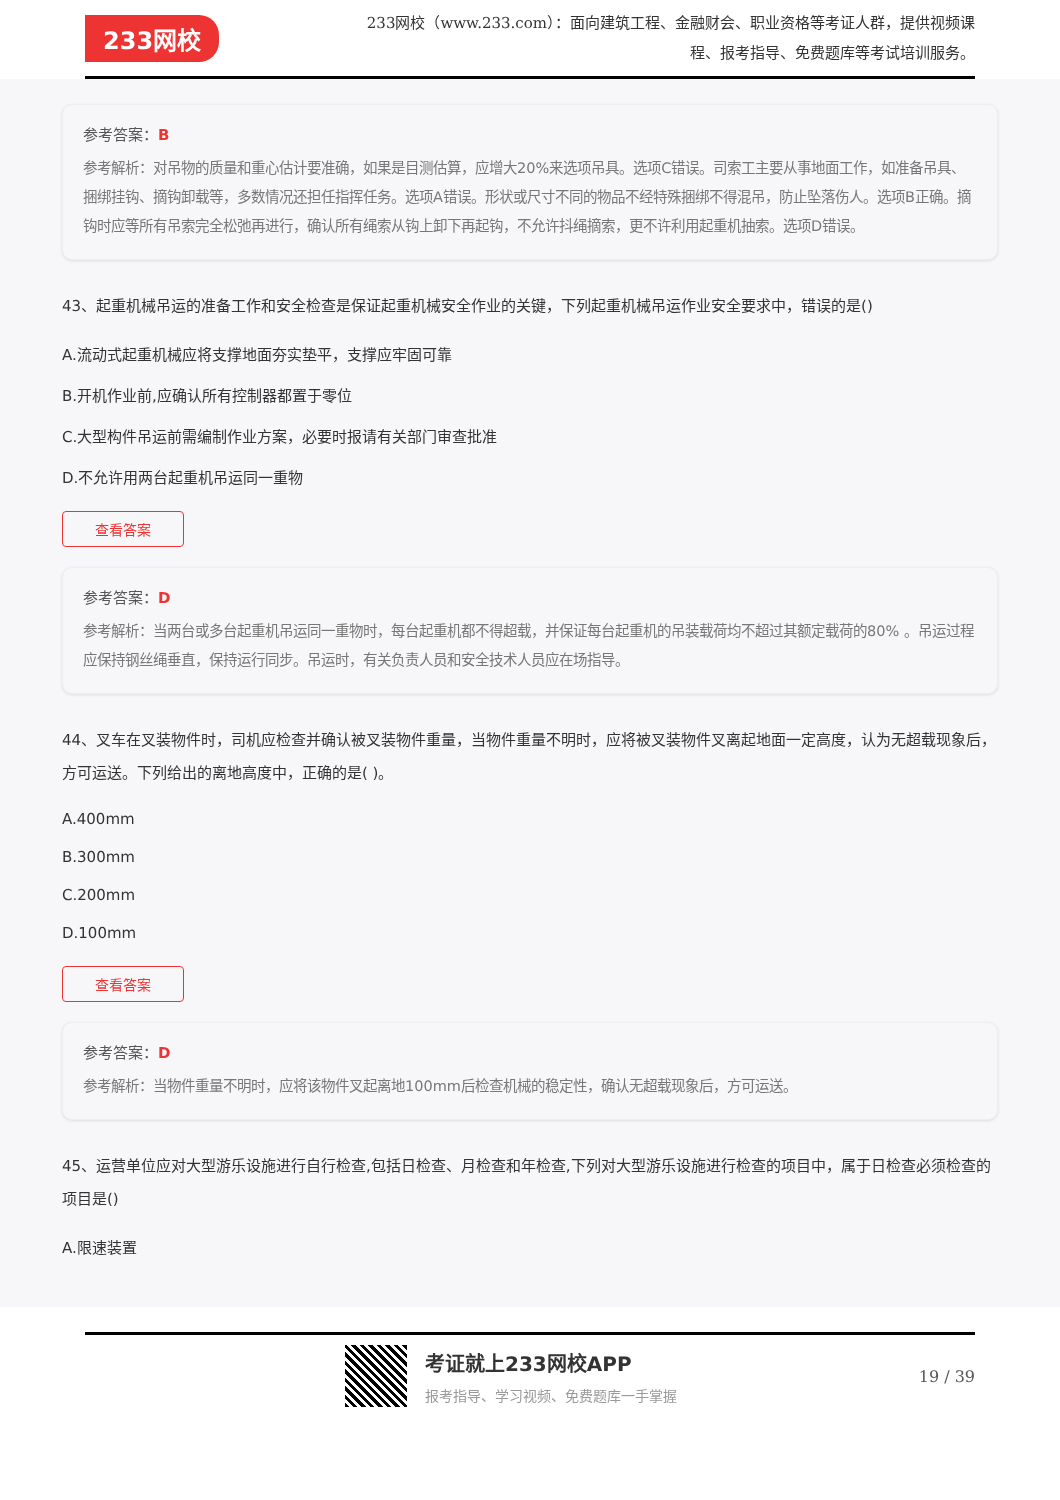233网校
233网校（www.233.com）：面向建筑工程、金融财会、职业资格等考证人群，提供视频课程、报考指导、免费题库等考试培训服务。
参考答案：B
参考解析：对吊物的质量和重心估计要准确，如果是目测估算，应增大20%来选项吊具。选项C错误。司索工主要从事地面工作，如准备吊具、捆绑挂钩、摘钩卸载等，多数情况还担任指挥任务。选项A错误。形状或尺寸不同的物品不经特殊捆绑不得混吊，防止坠落伤人。选项B正确。摘钩时应等所有吊索完全松弛再进行，确认所有绳索从钩上卸下再起钩，不允许抖绳摘索，更不许利用起重机抽索。选项D错误。
43、起重机械吊运的准备工作和安全检查是保证起重机械安全作业的关键，下列起重机械吊运作业安全要求中，错误的是()
A.流动式起重机械应将支撑地面夯实垫平，支撑应牢固可靠
B.开机作业前,应确认所有控制器都置于零位
C.大型构件吊运前需编制作业方案，必要时报请有关部门审查批准
D.不允许用两台起重机吊运同一重物
查看答案
参考答案：D
参考解析：当两台或多台起重机吊运同一重物时，每台起重机都不得超载，并保证每台起重机的吊装载荷均不超过其额定载荷的80% 。吊运过程应保持钢丝绳垂直，保持运行同步。吊运时，有关负责人员和安全技术人员应在场指导。
44、叉车在叉装物件时，司机应检查并确认被叉装物件重量，当物件重量不明时，应将被叉装物件叉离起地面一定高度，认为无超载现象后，方可运送。下列给出的离地高度中，正确的是( )。
A.400mm
B.300mm
C.200mm
D.100mm
查看答案
参考答案：D
参考解析：当物件重量不明时，应将该物件叉起离地100mm后检查机械的稳定性，确认无超载现象后，方可运送。
45、运营单位应对大型游乐设施进行自行检查,包括日检查、月检查和年检查,下列对大型游乐设施进行检查的项目中，属于日检查必须检查的项目是()
A.限速装置
考证就上233网校APP
报考指导、学习视频、免费题库一手掌握
19 / 39